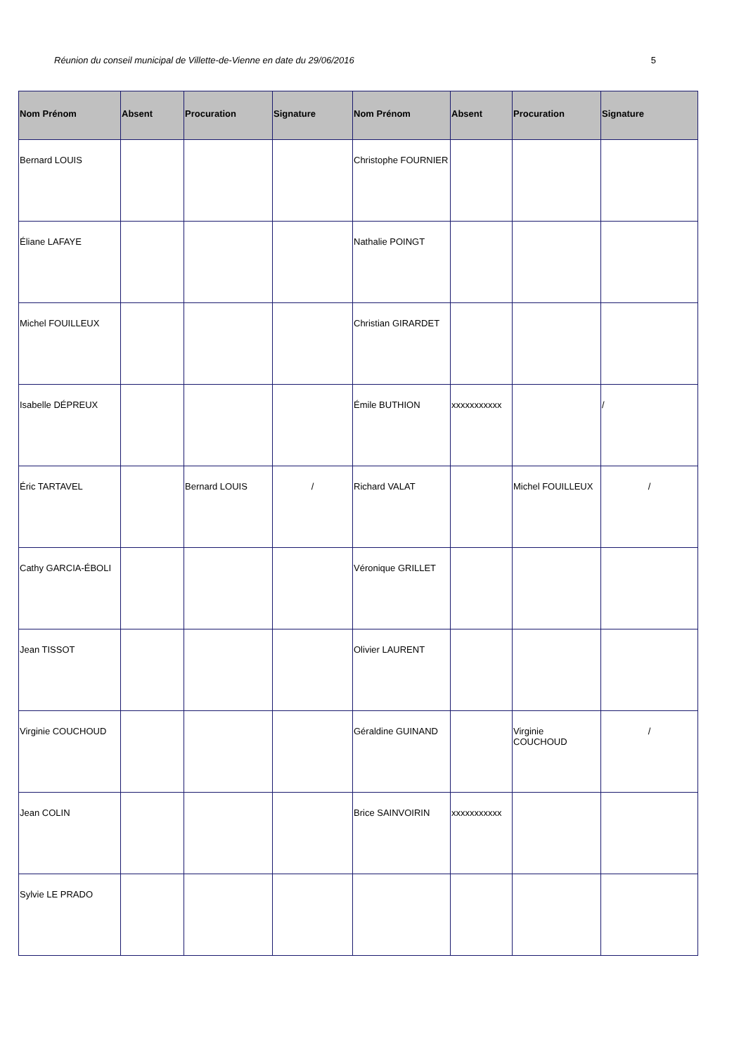Réunion du conseil municipal de Villette-de-Vienne en date du 29/06/2016 5
| Nom Prénom | Absent | Procuration | Signature | Nom Prénom | Absent | Procuration | Signature |
| --- | --- | --- | --- | --- | --- | --- | --- |
| Bernard LOUIS | | | | Christophe FOURNIER | | | |
| Éliane LAFAYE | | | | Nathalie POINGT | | | |
| Michel FOUILLEUX | | | | Christian GIRARDET | | | |
| Isabelle DÉPREUX | | | | Émile BUTHION | xxxxxxxxxxx | | / |
| Éric TARTAVEL | | Bernard LOUIS | / | Richard VALAT | | Michel FOUILLEUX | / |
| Cathy GARCIA-ÉBOLI | | | | Véronique GRILLET | | | |
| Jean TISSOT | | | | Olivier LAURENT | | | |
| Virginie COUCHOUD | | | | Géraldine GUINAND | | Virginie COUCHOUD | / |
| Jean COLIN | | | | Brice SAINVOIRIN | xxxxxxxxxxx | | |
| Sylvie LE PRADO | | | | | | | |